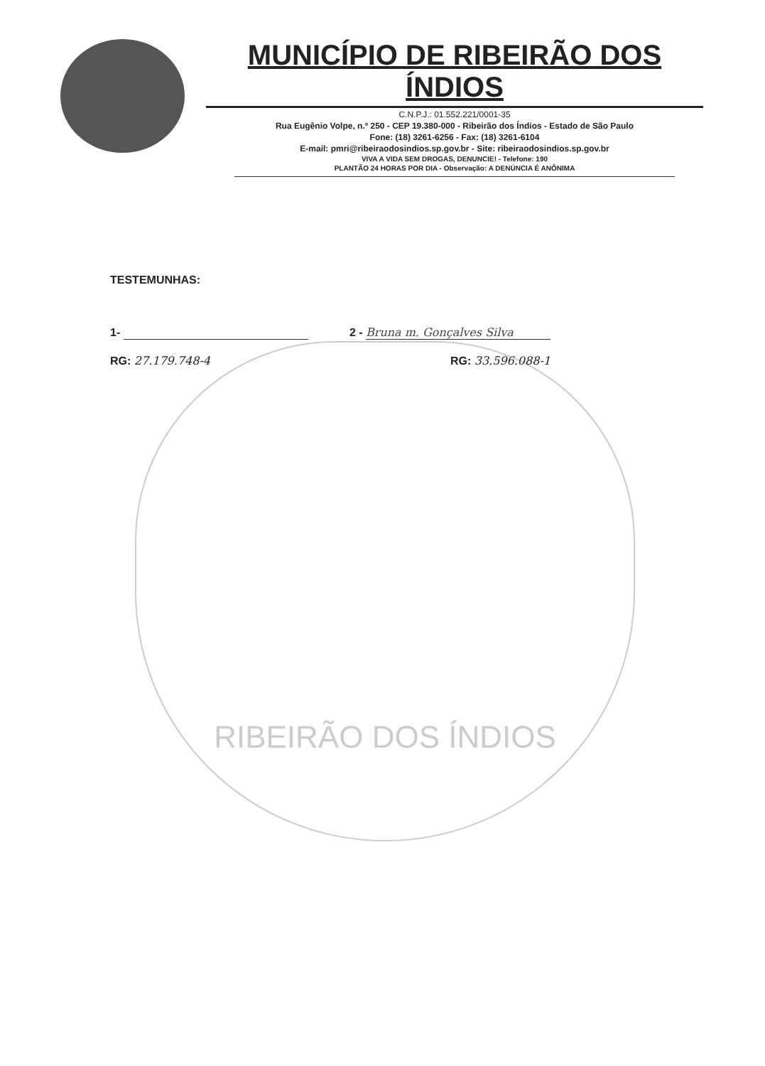MUNICÍPIO DE RIBEIRÃO DOS ÍNDIOS
C.N.P.J.: 01.552.221/0001-35
Rua Eugênio Volpe, n.º 250 - CEP 19.380-000 - Ribeirão dos Índios - Estado de São Paulo
Fone: (18) 3261-6256 - Fax: (18) 3261-6104
E-mail: pmri@ribeiraodosindios.sp.gov.br - Site: ribeiraodosindios.sp.gov.br
VIVA A VIDA SEM DROGAS, DENUNCIE! - Telefone: 190
PLANTÃO 24 HORAS POR DIA - Observação: A DENÚNCIA É ANÔNIMA
RIBEIRÃO DOS ÍNDIOS
TESTEMUNHAS:
1- 2 - Bruna m. Gonçalves Silva
RG: 27.179.748-4 RG: 33.596.088-1